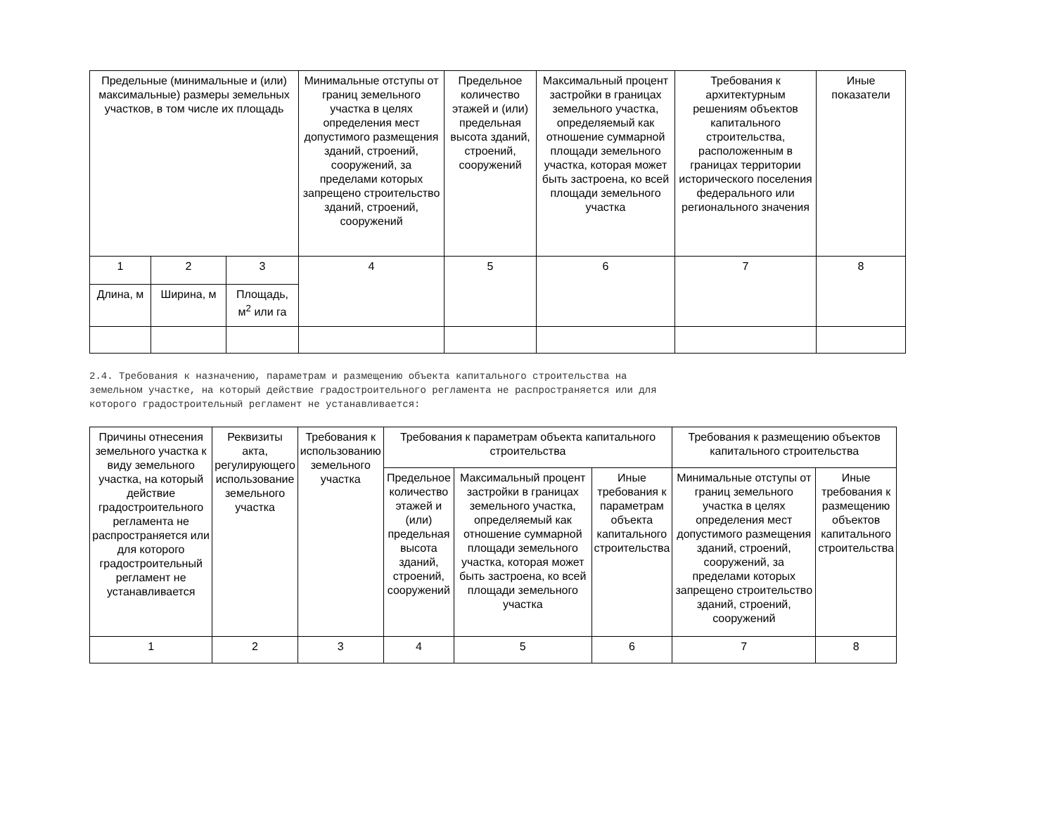| Предельные (минимальные и (или) максимальные) размеры земельных участков, в том числе их площадь | | | Минимальные отступы от границ земельного участка в целях определения мест допустимого размещения зданий, строений, сооружений, за пределами которых запрещено строительство зданий, строений, сооружений | Предельное количество этажей и (или) предельная высота зданий, строений, сооружений | Максимальный процент застройки в границах земельного участка, определяемый как отношение суммарной площади земельного участка, которая может быть застроена, ко всей площади земельного участка | Требования к архитектурным решениям объектов капитального строительства, расположенным в границах территории исторического поселения федерального или регионального значения | Иные показатели |
| --- | --- | --- | --- | --- | --- | --- | --- |
| 1 | 2 | 3 | 4 | 5 | 6 | 7 | 8 |
| Длина, м | Ширина, м | Площадь, м<sup>2</sup> или га | | | | | |
2.4. Требования к назначению, параметрам и размещению объекта капитального строительства на земельном участке, на который действие градостроительного регламента не распространяется или для которого градостроительный регламент не устанавливается:
| Причины отнесения земельного участка к виду земельного участка, на который действие градостроительного регламента не распространяется или для которого градостроительный регламент не устанавливается | Реквизиты акта, регулирующего использование земельного участка | Требования к использованию земельного участка | Требования к параметрам объекта капитального строительства | | | Требования к размещению объектов капитального строительства | |
| --- | --- | --- | --- | --- | --- | --- | --- |
| | | | Предельное количество этажей и (или) предельная высота зданий, строений, сооружений | Максимальный процент застройки в границах земельного участка, определяемый как отношение суммарной площади земельного участка, которая может быть застроена, ко всей площади земельного участка | Иные требования к параметрам объекта капитального строительства | Минимальные отступы от границ земельного участка в целях определения мест допустимого размещения зданий, строений, сооружений, за пределами которых запрещено строительство зданий, строений, сооружений | Иные требования к размещению объектов капитального строительства |
| 1 | 2 | 3 | 4 | 5 | 6 | 7 | 8 |